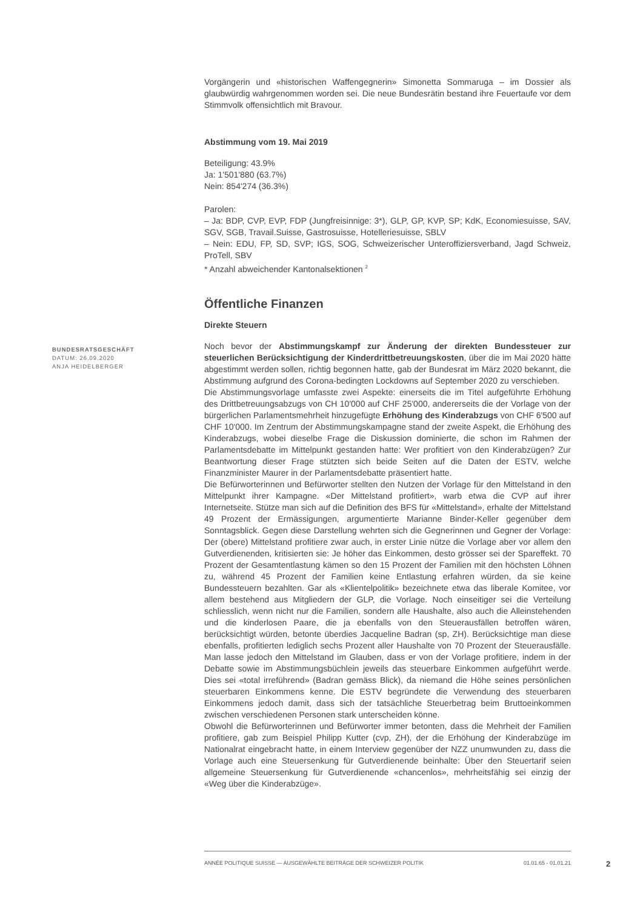BUNDESRATSGESCHÄFT
DATUM: 26.09.2020
ANJA HEIDELBERGER
Vorgängerin und «historischen Waffengegnerin» Simonetta Sommaruga – im Dossier als glaubwürdig wahrgenommen worden sei. Die neue Bundesrätin bestand ihre Feuertaufe vor dem Stimmvolk offensichtlich mit Bravour.
Abstimmung vom 19. Mai 2019
Beteiligung: 43.9%
Ja: 1'501'880 (63.7%)
Nein: 854'274 (36.3%)
Parolen:
– Ja: BDP, CVP, EVP, FDP (Jungfreisinnige: 3*), GLP, GP, KVP, SP; KdK, Economiesuisse, SAV, SGV, SGB, Travail.Suisse, Gastrosuisse, Hotelleriesuisse, SBLV
– Nein: EDU, FP, SD, SVP; IGS, SOG, Schweizerischer Unteroffiziersverband, Jagd Schweiz, ProTell, SBV
* Anzahl abweichender Kantonalsektionen <sup>2</sup>
Öffentliche Finanzen
Direkte Steuern
Noch bevor der Abstimmungskampf zur Änderung der direkten Bundessteuer zur steuerlichen Berücksichtigung der Kinderdrittbetreuungskosten, über die im Mai 2020 hätte abgestimmt werden sollen, richtig begonnen hatte, gab der Bundesrat im März 2020 bekannt, die Abstimmung aufgrund des Corona-bedingten Lockdowns auf September 2020 zu verschieben.
Die Abstimmungsvorlage umfasste zwei Aspekte: einerseits die im Titel aufgeführte Erhöhung des Drittbetreuungsabzugs von CH 10'000 auf CHF 25'000, andererseits die der Vorlage von der bürgerlichen Parlamentsmehrheit hinzugefügte Erhöhung des Kinderabzugs von CHF 6'500 auf CHF 10'000. Im Zentrum der Abstimmungskampagne stand der zweite Aspekt, die Erhöhung des Kinderabzugs, wobei dieselbe Frage die Diskussion dominierte, die schon im Rahmen der Parlamentsdebatte im Mittelpunkt gestanden hatte: Wer profitiert von den Kinderabzügen? Zur Beantwortung dieser Frage stützten sich beide Seiten auf die Daten der ESTV, welche Finanzminister Maurer in der Parlamentsdebatte präsentiert hatte.
Die Befürworterinnen und Befürworter stellten den Nutzen der Vorlage für den Mittelstand in den Mittelpunkt ihrer Kampagne. «Der Mittelstand profitiert», warb etwa die CVP auf ihrer Internetseite. Stütze man sich auf die Definition des BFS für «Mittelstand», erhalte der Mittelstand 49 Prozent der Ermässigungen, argumentierte Marianne Binder-Keller gegenüber dem Sonntagsblick. Gegen diese Darstellung wehrten sich die Gegnerinnen und Gegner der Vorlage: Der (obere) Mittelstand profitiere zwar auch, in erster Linie nütze die Vorlage aber vor allem den Gutverdienenden, kritisierten sie: Je höher das Einkommen, desto grösser sei der Spareffekt. 70 Prozent der Gesamtentlastung kämen so den 15 Prozent der Familien mit den höchsten Löhnen zu, während 45 Prozent der Familien keine Entlastung erfahren würden, da sie keine Bundessteuern bezahlten. Gar als «Klientelpolitik» bezeichnete etwa das liberale Komitee, vor allem bestehend aus Mitgliedern der GLP, die Vorlage. Noch einseitiger sei die Verteilung schliesslich, wenn nicht nur die Familien, sondern alle Haushalte, also auch die Alleinstehenden und die kinderlosen Paare, die ja ebenfalls von den Steuerausfällen betroffen wären, berücksichtigt würden, betonte überdies Jacqueline Badran (sp, ZH). Berücksichtige man diese ebenfalls, profitierten lediglich sechs Prozent aller Haushalte von 70 Prozent der Steuerausfälle. Man lasse jedoch den Mittelstand im Glauben, dass er von der Vorlage profitiere, indem in der Debatte sowie im Abstimmungsbüchlein jeweils das steuerbare Einkommen aufgeführt werde. Dies sei «total irreführend» (Badran gemäss Blick), da niemand die Höhe seines persönlichen steuerbaren Einkommens kenne. Die ESTV begründete die Verwendung des steuerbaren Einkommens jedoch damit, dass sich der tatsächliche Steuerbetrag beim Bruttoeinkommen zwischen verschiedenen Personen stark unterscheiden könne.
Obwohl die Befürworterinnen und Befürworter immer betonten, dass die Mehrheit der Familien profitiere, gab zum Beispiel Philipp Kutter (cvp, ZH), der die Erhöhung der Kinderabzüge im Nationalrat eingebracht hatte, in einem Interview gegenüber der NZZ unumwunden zu, dass die Vorlage auch eine Steuersenkung für Gutverdienende beinhalte: Über den Steuertarif seien allgemeine Steuersenkung für Gutverdienende «chancenlos», mehrheitsfähig sei einzig der «Weg über die Kinderabzüge».
ANNÉE POLITIQUE SUISSE — AUSGEWÄHLTE BEITRÄGE DER SCHWEIZER POLITIK 01.01.65 - 01.01.21
2